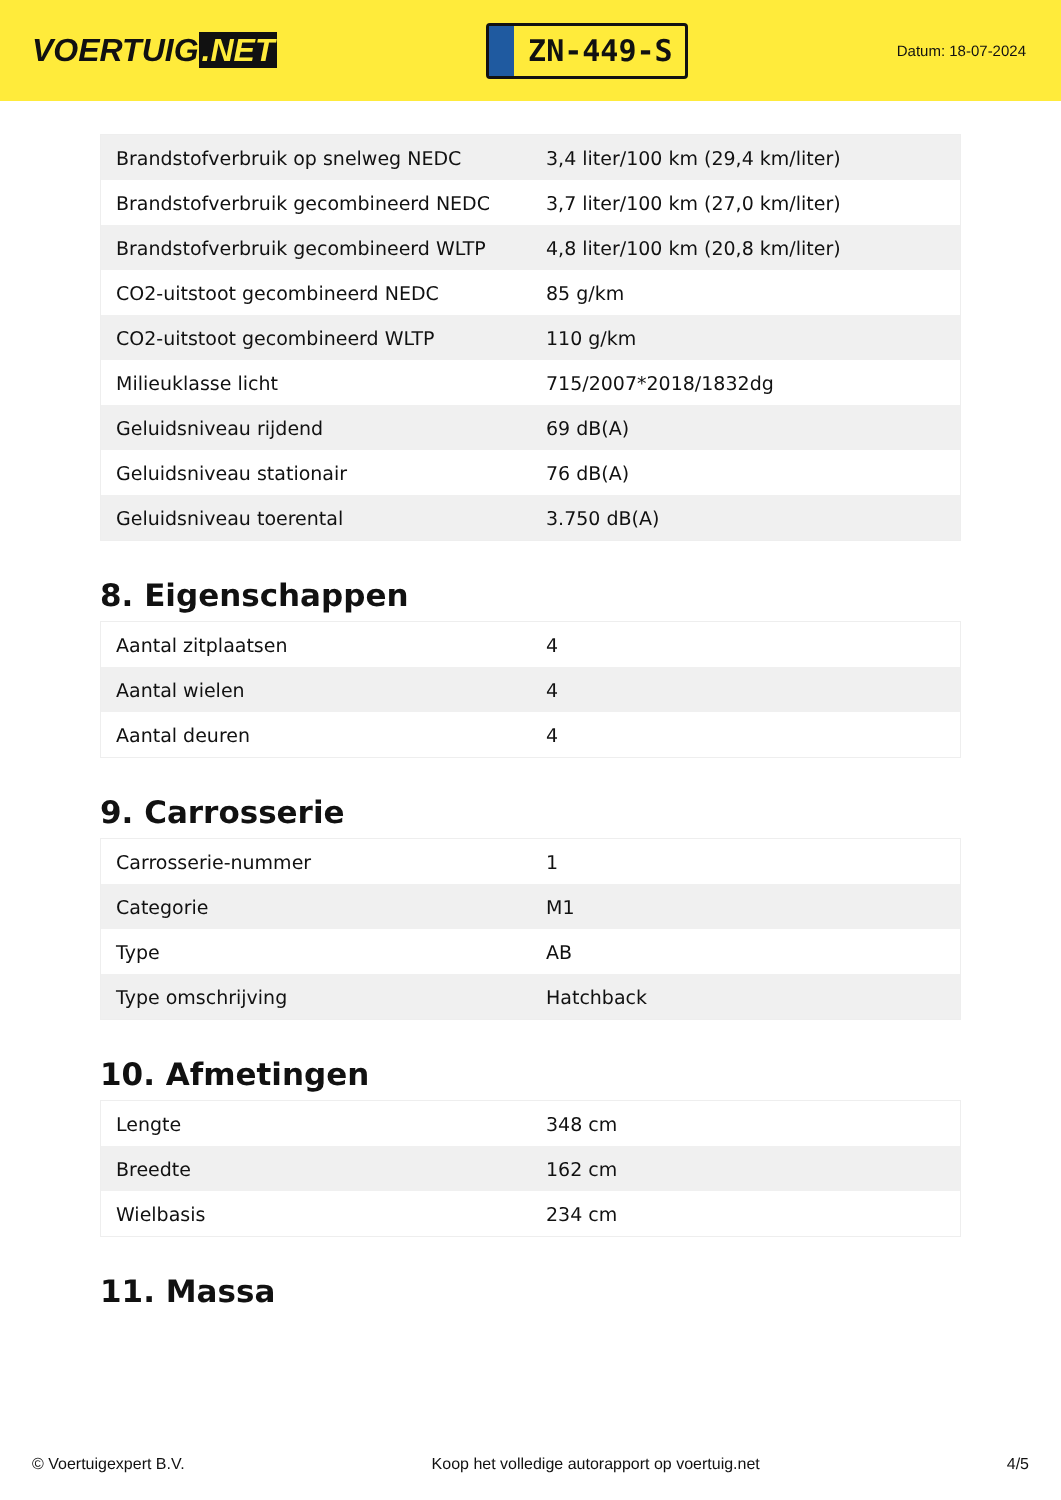VOERTUIG.NET
ZN-449-S
Datum: 18-07-2024
| Brandstofverbruik op snelweg NEDC | 3,4 liter/100 km (29,4 km/liter) |
| Brandstofverbruik gecombineerd NEDC | 3,7 liter/100 km (27,0 km/liter) |
| Brandstofverbruik gecombineerd WLTP | 4,8 liter/100 km (20,8 km/liter) |
| CO2-uitstoot gecombineerd NEDC | 85 g/km |
| CO2-uitstoot gecombineerd WLTP | 110 g/km |
| Milieuklasse licht | 715/2007*2018/1832dg |
| Geluidsniveau rijdend | 69 dB(A) |
| Geluidsniveau stationair | 76 dB(A) |
| Geluidsniveau toerental | 3.750 dB(A) |
8. Eigenschappen
| Aantal zitplaatsen | 4 |
| Aantal wielen | 4 |
| Aantal deuren | 4 |
9. Carrosserie
| Carrosserie-nummer | 1 |
| Categorie | M1 |
| Type | AB |
| Type omschrijving | Hatchback |
10. Afmetingen
| Lengte | 348 cm |
| Breedte | 162 cm |
| Wielbasis | 234 cm |
11. Massa
© Voertuigexpert B.V. Koop het volledige autorapport op voertuig.net 4/5